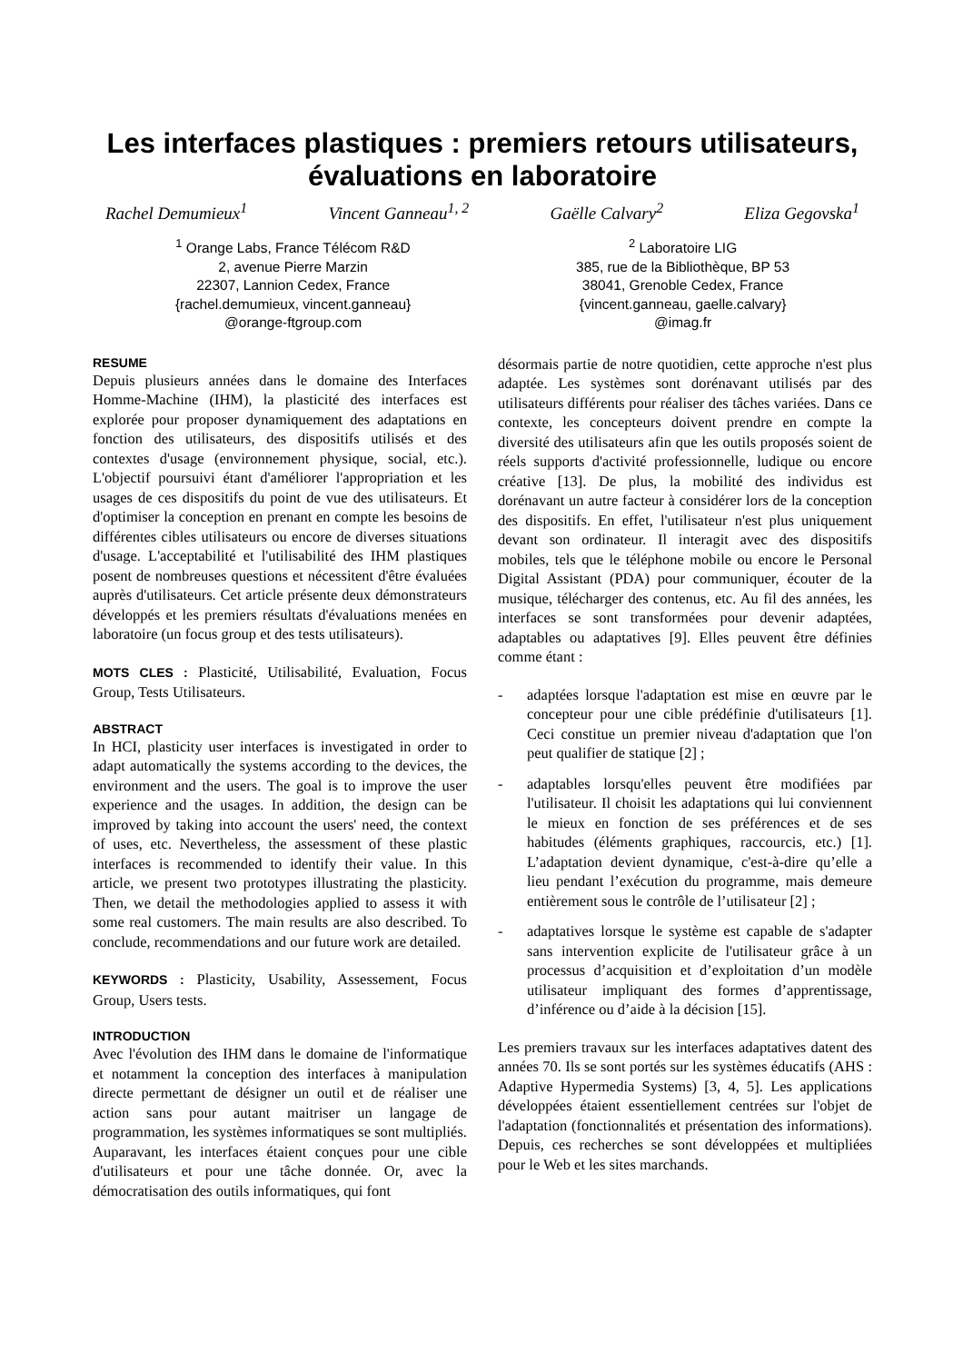Les interfaces plastiques : premiers retours utilisateurs, évaluations en laboratoire
Rachel Demumieux<sup>1</sup> Vincent Ganneau<sup>1, 2</sup> Gaëlle Calvary<sup>2</sup> Eliza Gegovska<sup>1</sup>
<sup>1</sup> Orange Labs, France Télécom R&D
2, avenue Pierre Marzin
22307, Lannion Cedex, France
{rachel.demumieux, vincent.ganneau}
@orange-ftgroup.com
<sup>2</sup> Laboratoire LIG
385, rue de la Bibliothèque, BP 53
38041, Grenoble Cedex, France
{vincent.ganneau, gaelle.calvary}
@imag.fr
RESUME
Depuis plusieurs années dans le domaine des Interfaces Homme-Machine (IHM), la plasticité des interfaces est explorée pour proposer dynamiquement des adaptations en fonction des utilisateurs, des dispositifs utilisés et des contextes d'usage (environnement physique, social, etc.). L'objectif poursuivi étant d'améliorer l'appropriation et les usages de ces dispositifs du point de vue des utilisateurs. Et d'optimiser la conception en prenant en compte les besoins de différentes cibles utilisateurs ou encore de diverses situations d'usage. L'acceptabilité et l'utilisabilité des IHM plastiques posent de nombreuses questions et nécessitent d'être évaluées auprès d'utilisateurs. Cet article présente deux démonstrateurs développés et les premiers résultats d'évaluations menées en laboratoire (un focus group et des tests utilisateurs).
MOTS CLES : Plasticité, Utilisabilité, Evaluation, Focus Group, Tests Utilisateurs.
ABSTRACT
In HCI, plasticity user interfaces is investigated in order to adapt automatically the systems according to the devices, the environment and the users. The goal is to improve the user experience and the usages. In addition, the design can be improved by taking into account the users' need, the context of uses, etc. Nevertheless, the assessment of these plastic interfaces is recommended to identify their value. In this article, we present two prototypes illustrating the plasticity. Then, we detail the methodologies applied to assess it with some real customers. The main results are also described. To conclude, recommendations and our future work are detailed.
KEYWORDS : Plasticity, Usability, Assessement, Focus Group, Users tests.
INTRODUCTION
Avec l'évolution des IHM dans le domaine de l'informatique et notamment la conception des interfaces à manipulation directe permettant de désigner un outil et de réaliser une action sans pour autant maitriser un langage de programmation, les systèmes informatiques se sont multipliés. Auparavant, les interfaces étaient conçues pour une cible d'utilisateurs et pour une tâche donnée. Or, avec la démocratisation des outils informatiques, qui font
désormais partie de notre quotidien, cette approche n'est plus adaptée. Les systèmes sont dorénavant utilisés par des utilisateurs différents pour réaliser des tâches variées. Dans ce contexte, les concepteurs doivent prendre en compte la diversité des utilisateurs afin que les outils proposés soient de réels supports d'activité professionnelle, ludique ou encore créative [13]. De plus, la mobilité des individus est dorénavant un autre facteur à considérer lors de la conception des dispositifs. En effet, l'utilisateur n'est plus uniquement devant son ordinateur. Il interagit avec des dispositifs mobiles, tels que le téléphone mobile ou encore le Personal Digital Assistant (PDA) pour communiquer, écouter de la musique, télécharger des contenus, etc. Au fil des années, les interfaces se sont transformées pour devenir adaptées, adaptables ou adaptatives [9]. Elles peuvent être définies comme étant :
- adaptées lorsque l'adaptation est mise en œuvre par le concepteur pour une cible prédéfinie d'utilisateurs [1]. Ceci constitue un premier niveau d'adaptation que l'on peut qualifier de statique [2] ;
- adaptables lorsqu'elles peuvent être modifiées par l'utilisateur. Il choisit les adaptations qui lui conviennent le mieux en fonction de ses préférences et de ses habitudes (éléments graphiques, raccourcis, etc.) [1]. L’adaptation devient dynamique, c'est-à-dire qu’elle a lieu pendant l’exécution du programme, mais demeure entièrement sous le contrôle de l’utilisateur [2] ;
- adaptatives lorsque le système est capable de s'adapter sans intervention explicite de l'utilisateur grâce à un processus d’acquisition et d’exploitation d’un modèle utilisateur impliquant des formes d’apprentissage, d’inférence ou d’aide à la décision [15].
Les premiers travaux sur les interfaces adaptatives datent des années 70. Ils se sont portés sur les systèmes éducatifs (AHS : Adaptive Hypermedia Systems) [3, 4, 5]. Les applications développées étaient essentiellement centrées sur l'objet de l'adaptation (fonctionnalités et présentation des informations). Depuis, ces recherches se sont développées et multipliées pour le Web et les sites marchands.